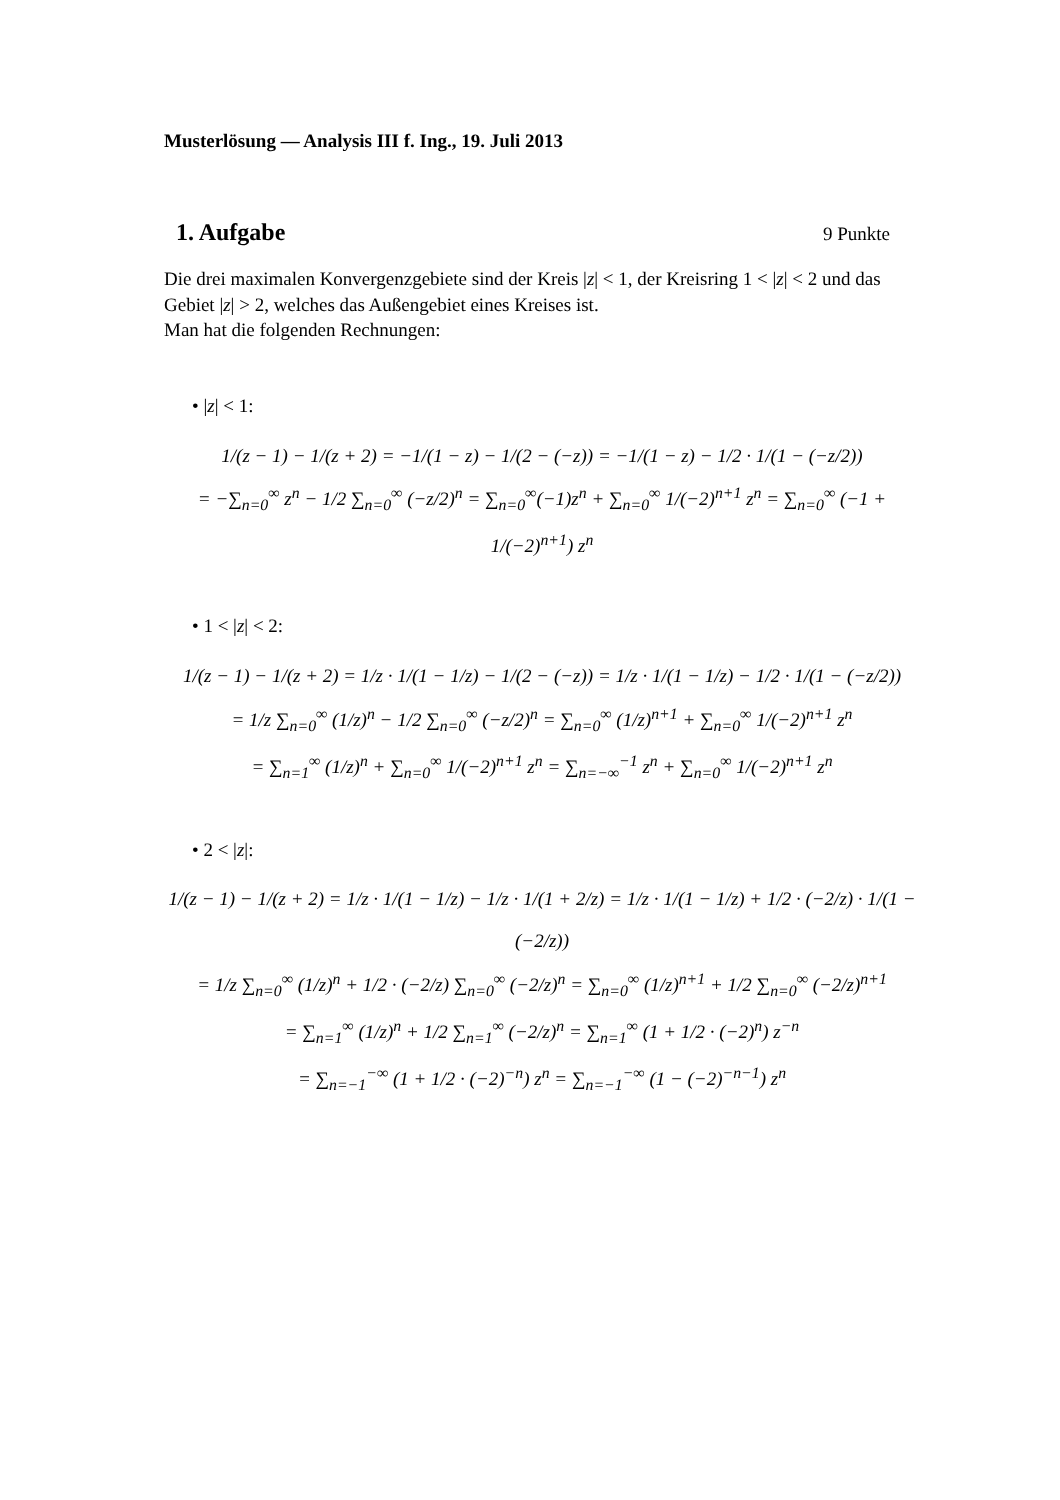Musterlösung — Analysis III f. Ing., 19. Juli 2013
1. Aufgabe 9 Punkte
Die drei maximalen Konvergenzgebiete sind der Kreis |z| < 1, der Kreisring 1 < |z| < 2 und das Gebiet |z| > 2, welches das Außengebiet eines Kreises ist.
Man hat die folgenden Rechnungen:
• |z| < 1:
1/(z − 1) − 1/(z + 2) = −1/(1 − z) − 1/(2 − (−z)) = −1/(1 − z) − 1/2 · 1/(1 − (−z/2))
= −∑<sub>n=0</sub><sup>∞</sup> z<sup>n</sup> − 1/2 ∑<sub>n=0</sub><sup>∞</sup> (−z/2)<sup>n</sup> = ∑<sub>n=0</sub><sup>∞</sup>(−1)z<sup>n</sup> + ∑<sub>n=0</sub><sup>∞</sup> 1/(−2)<sup>n+1</sup> z<sup>n</sup> = ∑<sub>n=0</sub><sup>∞</sup> (−1 + 1/(−2)<sup>n+1</sup>) z<sup>n</sup>
• 1 < |z| < 2:
1/(z − 1) − 1/(z + 2) = 1/z · 1/(1 − 1/z) − 1/(2 − (−z)) = 1/z · 1/(1 − 1/z) − 1/2 · 1/(1 − (−z/2))
= 1/z ∑<sub>n=0</sub><sup>∞</sup> (1/z)<sup>n</sup> − 1/2 ∑<sub>n=0</sub><sup>∞</sup> (−z/2)<sup>n</sup> = ∑<sub>n=0</sub><sup>∞</sup> (1/z)<sup>n+1</sup> + ∑<sub>n=0</sub><sup>∞</sup> 1/(−2)<sup>n+1</sup> z<sup>n</sup>
= ∑<sub>n=1</sub><sup>∞</sup> (1/z)<sup>n</sup> + ∑<sub>n=0</sub><sup>∞</sup> 1/(−2)<sup>n+1</sup> z<sup>n</sup> = ∑<sub>n=−∞</sub><sup>−1</sup> z<sup>n</sup> + ∑<sub>n=0</sub><sup>∞</sup> 1/(−2)<sup>n+1</sup> z<sup>n</sup>
• 2 < |z|:
1/(z − 1) − 1/(z + 2) = 1/z · 1/(1 − 1/z) − 1/z · 1/(1 + 2/z) = 1/z · 1/(1 − 1/z) + 1/2 · (−2/z) · 1/(1 − (−2/z))
= 1/z ∑<sub>n=0</sub><sup>∞</sup> (1/z)<sup>n</sup> + 1/2 · (−2/z) ∑<sub>n=0</sub><sup>∞</sup> (−2/z)<sup>n</sup> = ∑<sub>n=0</sub><sup>∞</sup> (1/z)<sup>n+1</sup> + 1/2 ∑<sub>n=0</sub><sup>∞</sup> (−2/z)<sup>n+1</sup>
= ∑<sub>n=1</sub><sup>∞</sup> (1/z)<sup>n</sup> + 1/2 ∑<sub>n=1</sub><sup>∞</sup> (−2/z)<sup>n</sup> = ∑<sub>n=1</sub><sup>∞</sup> (1 + 1/2 · (−2)<sup>n</sup>) z<sup>−n</sup>
= ∑<sub>n=−1</sub><sup>−∞</sup> (1 + 1/2 · (−2)<sup>−n</sup>) z<sup>n</sup> = ∑<sub>n=−1</sub><sup>−∞</sup> (1 − (−2)<sup>−n−1</sup>) z<sup>n</sup>